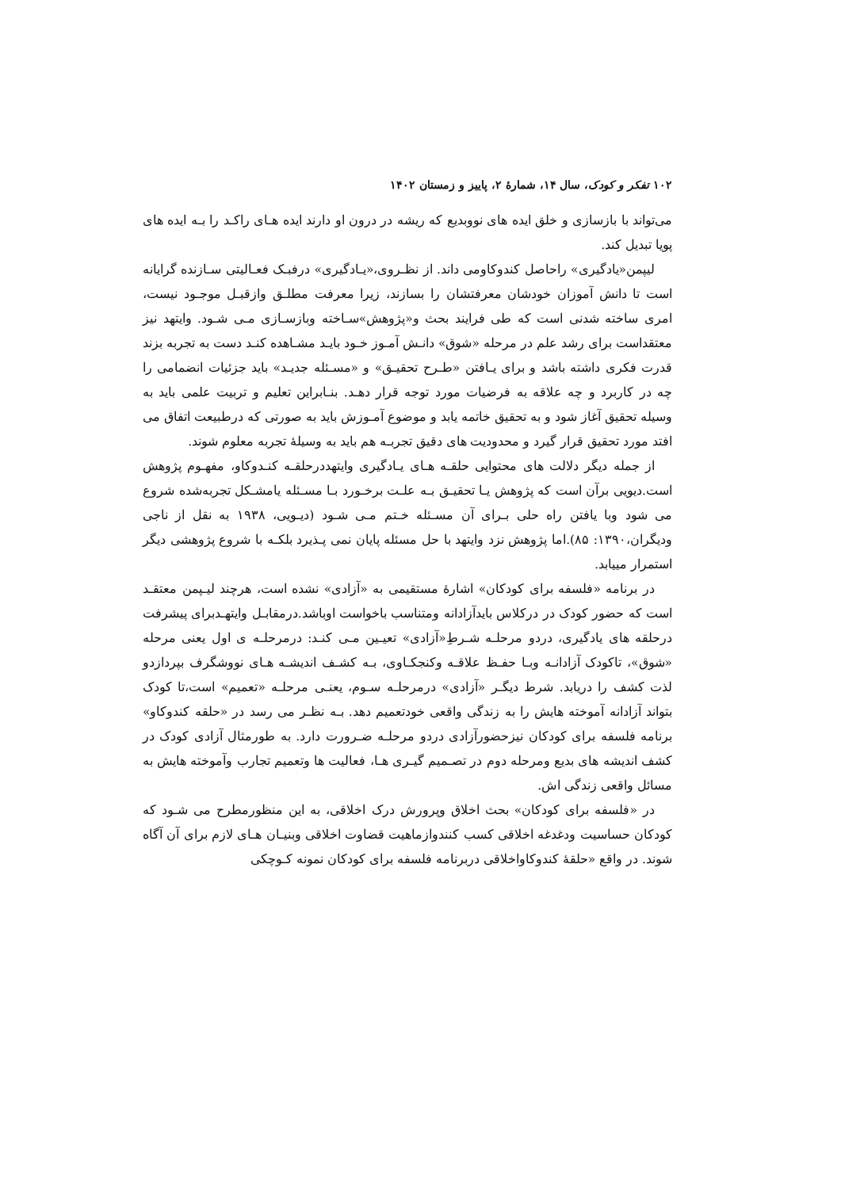۱۰۲ تفکر و کودک، سال ۱۴، شمارهٔ ۲، پاییز و زمستان ۱۴۰۲
می‌تواند با بازسازی و خلق ایده های نووبدیع که ریشه در درون او دارند ایده هـای راکـد را بـه ایده های پویا تبدیل کند.
لیپمن«یادگیری» راحاصل کندوکاومی داند. از نظـروی،«یـادگیری» درفبـک فعـالیتی سـازنده گرایانه است تا دانش آموزان خودشان معرفتشان را بسازند، زیرا معرفت مطلـق وازقبـل موجـود نیست، امری ساخته شدنی است که طی فرایند بحث و«پژوهش»سـاخته وبازسـازی مـی شـود. وایتهد نیز معتقداست برای رشد علم در مرحله «شوق» دانـش آمـوز خـود بایـد مشـاهده کنـد دست به تجربه بزند قدرت فکری داشته باشد و برای یـافتن «طـرح تحقیـق» و «مسـئله جدیـد» باید جزئیات انضمامی را چه در کاربرد و چه علاقه به فرضیات مورد توجه قرار دهـد. بنـابراین تعلیم و تربیت علمی باید به وسیله تحقیق آغاز شود و به تحقیق خاتمه یابد و موضوع آمـوزش باید به صورتی که درطبیعت اتفاق می افتد مورد تحقیق قرار گیرد و محدودیت های دقیق تجربـه هم باید به وسیلهٔ تجربه معلوم شوند.
از جمله دیگر دلالت های محتوایی حلقـه هـای یـادگیری وایتهددرحلقـه کنـدوکاو، مفهـوم پژوهش است.دیویی برآن است که پژوهش یـا تحقیـق بـه علـت برخـورد بـا مسـئله یامشـکل تجربه‌شده شروع می شود وبا یافتن راه حلی بـرای آن مسـئله خـتم مـی شـود (دیـویی، ۱۹۳۸ به نقل از ناجی ودیگران،۱۳۹۰: ۸۵).اما پژوهش نزد وایتهد با حل مسئله پایان نمی پـذیرد بلکـه با شروع پژوهشی دیگر استمرار مییابد.
در برنامه «فلسفه برای کودکان» اشارهٔ مستقیمی به «آزادی» نشده است، هرچند لیـپمن معتقـد است که حضور کودک در درکلاس بایدآزادانه ومتناسب باخواست اوباشد.درمقابـل وایتهـدبرای پیشرفت درحلقه های یادگیری، دردو مرحلـه شـرطِ«آزادی» تعیـین مـی کنـد: درمرحلـه ی اول یعنی مرحله «شوق»، تاکودک آزادانـه وبـا حفـظ علاقـه وکنجکـاوی، بـه کشـف اندیشـه هـای نووشگرف بپردازدو لذت کشف را دریابد. شرط دیگـر «آزادی» درمرحلـه سـوم، یعنـی مرحلـه «تعمیم» است،تا کودک بتواند آزادانه آموخته هایش را به زندگی واقعی خودتعمیم دهد. بـه نظـر می رسد در «حلقه کندوکاو» برنامه فلسفه برای کودکان نیزحضورآزادی دردو مرحلـه ضـرورت دارد. به طورمثال آزادی کودک در کشف اندیشه های بدیع ومرحله دوم در تصـمیم گیـری هـا، فعالیت ها وتعمیم تجارب وآموخته هایش به مسائل واقعی زندگی اش.
در «فلسفه برای کودکان» بحث اخلاق وپرورش درک اخلاقی، به این منظورمطرح می شـود که کودکان حساسیت ودغدغه اخلاقی کسب کنندوازماهیت قضاوت اخلاقی وبنیـان هـای لازم برای آن آگاه شوند. در واقع «حلقهٔ کندوکاواخلاقی دربرنامه فلسفه برای کودکان نمونه کـوچکی